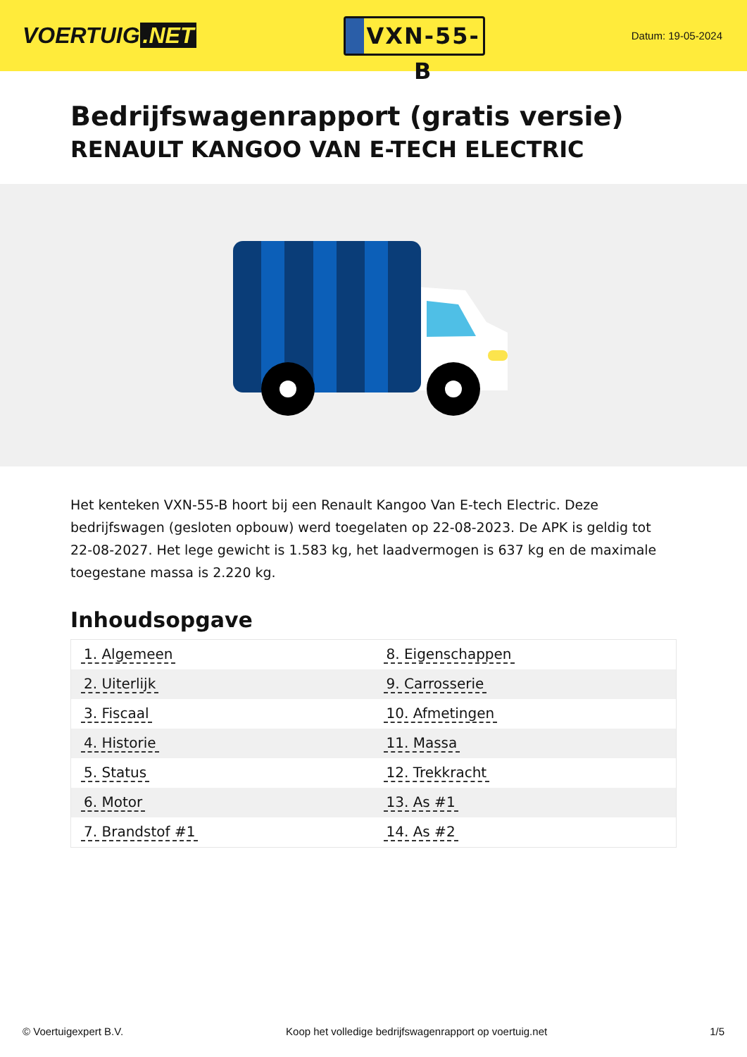VOERTUIG.NET
VXN-55-B
Datum: 19-05-2024
Bedrijfswagenrapport (gratis versie)
RENAULT KANGOO VAN E-TECH ELECTRIC
Het kenteken VXN-55-B hoort bij een Renault Kangoo Van E-tech Electric. Deze bedrijfswagen (gesloten opbouw) werd toegelaten op 22-08-2023. De APK is geldig tot 22-08-2027. Het lege gewicht is 1.583 kg, het laadvermogen is 637 kg en de maximale toegestane massa is 2.220 kg.
Inhoudsopgave
| 1. Algemeen | 8. Eigenschappen |
| 2. Uiterlijk | 9. Carrosserie |
| 3. Fiscaal | 10. Afmetingen |
| 4. Historie | 11. Massa |
| 5. Status | 12. Trekkracht |
| 6. Motor | 13. As #1 |
| 7. Brandstof #1 | 14. As #2 |
© Voertuigexpert B.V. Koop het volledige bedrijfswagenrapport op voertuig.net
1/5